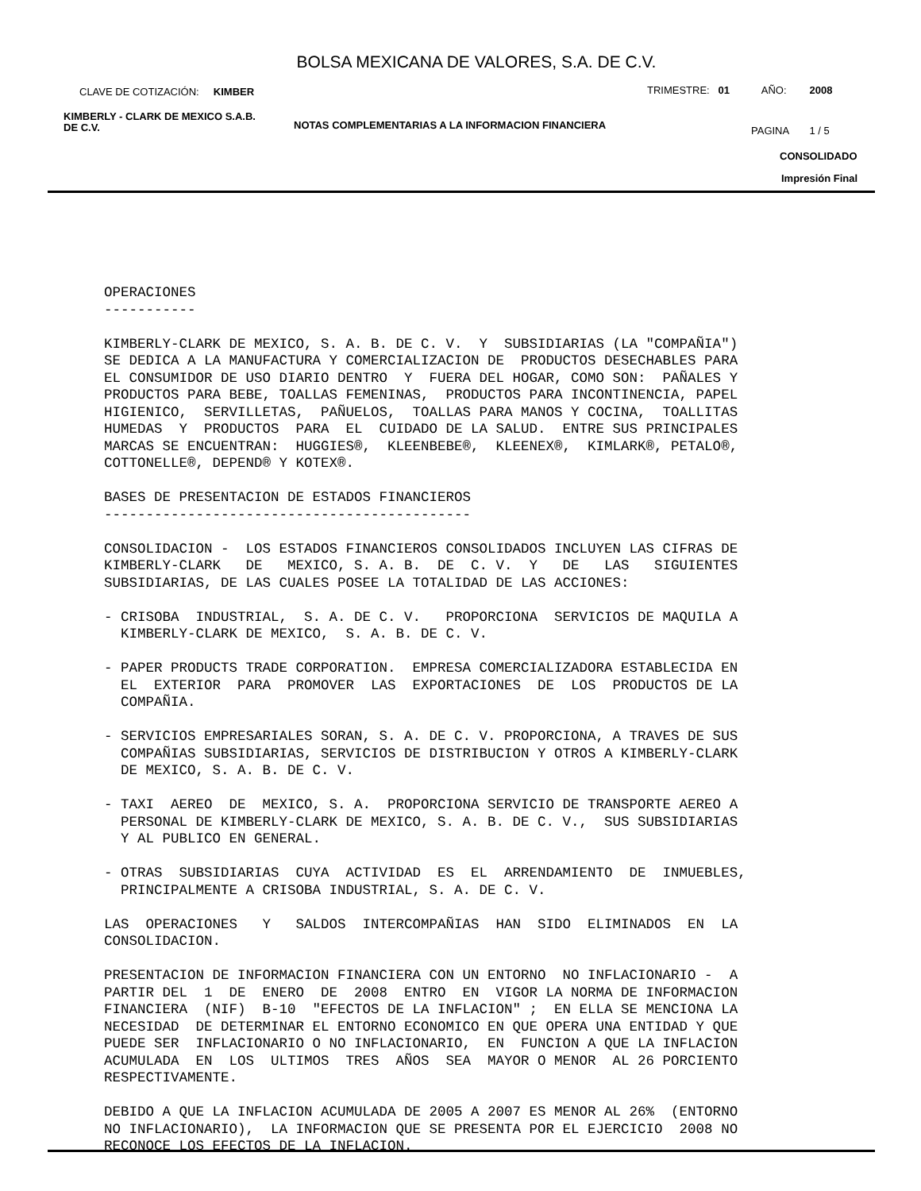BOLSA MEXICANA DE VALORES, S.A. DE C.V.
CLAVE DE COTIZACIÓN: KIMBER
TRIMESTRE: 01 AÑO: 2008
KIMBERLY - CLARK DE MEXICO S.A.B.
DE C.V.
NOTAS COMPLEMENTARIAS A LA INFORMACION FINANCIERA
PAGINA 1 / 5
CONSOLIDADO
Impresión Final
OPERACIONES ----------- KIMBERLY-CLARK DE MEXICO, S. A. B. DE C. V. Y SUBSIDIARIAS (LA "COMPAÑIA") SE DEDICA A LA MANUFACTURA Y COMERCIALIZACION DE PRODUCTOS DESECHABLES PARA EL CONSUMIDOR DE USO DIARIO DENTRO Y FUERA DEL HOGAR, COMO SON: PAÑALES Y PRODUCTOS PARA BEBE, TOALLAS FEMENINAS, PRODUCTOS PARA INCONTINENCIA, PAPEL HIGIENICO, SERVILLETAS, PAÑUELOS, TOALLAS PARA MANOS Y COCINA, TOALLITAS HUMEDAS Y PRODUCTOS PARA EL CUIDADO DE LA SALUD. ENTRE SUS PRINCIPALES MARCAS SE ENCUENTRAN: HUGGIES®, KLEENBEBE®, KLEENEX®, KIMLARK®, PETALO®, COTTONELLE®, DEPEND® Y KOTEX®. BASES DE PRESENTACION DE ESTADOS FINANCIEROS -------------------------------------------- CONSOLIDACION - LOS ESTADOS FINANCIEROS CONSOLIDADOS INCLUYEN LAS CIFRAS DE KIMBERLY-CLARK DE MEXICO, S. A. B. DE C. V. Y DE LAS SIGUIENTES SUBSIDIARIAS, DE LAS CUALES POSEE LA TOTALIDAD DE LAS ACCIONES: - CRISOBA INDUSTRIAL, S. A. DE C. V. PROPORCIONA SERVICIOS DE MAQUILA A KIMBERLY-CLARK DE MEXICO, S. A. B. DE C. V. - PAPER PRODUCTS TRADE CORPORATION. EMPRESA COMERCIALIZADORA ESTABLECIDA EN EL EXTERIOR PARA PROMOVER LAS EXPORTACIONES DE LOS PRODUCTOS DE LA COMPAÑIA. - SERVICIOS EMPRESARIALES SORAN, S. A. DE C. V. PROPORCIONA, A TRAVES DE SUS COMPAÑIAS SUBSIDIARIAS, SERVICIOS DE DISTRIBUCION Y OTROS A KIMBERLY-CLARK DE MEXICO, S. A. B. DE C. V. - TAXI AEREO DE MEXICO, S. A. PROPORCIONA SERVICIO DE TRANSPORTE AEREO A PERSONAL DE KIMBERLY-CLARK DE MEXICO, S. A. B. DE C. V., SUS SUBSIDIARIAS Y AL PUBLICO EN GENERAL. - OTRAS SUBSIDIARIAS CUYA ACTIVIDAD ES EL ARRENDAMIENTO DE INMUEBLES, PRINCIPALMENTE A CRISOBA INDUSTRIAL, S. A. DE C. V. LAS OPERACIONES Y SALDOS INTERCOMPAÑIAS HAN SIDO ELIMINADOS EN LA CONSOLIDACION. PRESENTACION DE INFORMACION FINANCIERA CON UN ENTORNO NO INFLACIONARIO - A PARTIR DEL 1 DE ENERO DE 2008 ENTRO EN VIGOR LA NORMA DE INFORMACION FINANCIERA (NIF) B-10 "EFECTOS DE LA INFLACION" ; EN ELLA SE MENCIONA LA NECESIDAD DE DETERMINAR EL ENTORNO ECONOMICO EN QUE OPERA UNA ENTIDAD Y QUE PUEDE SER INFLACIONARIO O NO INFLACIONARIO, EN FUNCION A QUE LA INFLACION ACUMULADA EN LOS ULTIMOS TRES AÑOS SEA MAYOR O MENOR AL 26 PORCIENTO RESPECTIVAMENTE. DEBIDO A QUE LA INFLACION ACUMULADA DE 2005 A 2007 ES MENOR AL 26% (ENTORNO NO INFLACIONARIO), LA INFORMACION QUE SE PRESENTA POR EL EJERCICIO 2008 NO RECONOCE LOS EFECTOS DE LA INFLACION.